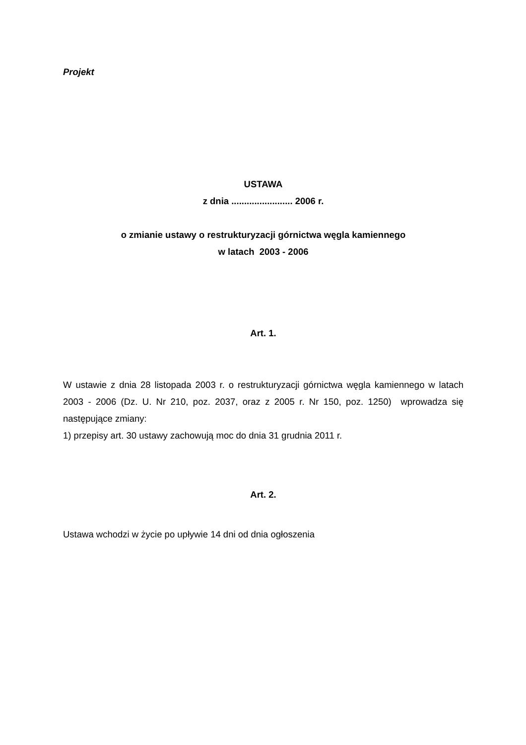Projekt
USTAWA
z dnia ........................ 2006 r.
o zmianie ustawy o restrukturyzacji górnictwa węgla kamiennego
w latach 2003 - 2006
Art. 1.
W ustawie z dnia 28 listopada 2003 r. o restrukturyzacji górnictwa węgla kamiennego w latach 2003 - 2006 (Dz. U. Nr 210, poz. 2037, oraz z 2005 r. Nr 150, poz. 1250) wprowadza się następujące zmiany:
1) przepisy art. 30 ustawy zachowują moc do dnia 31 grudnia 2011 r.
Art. 2.
Ustawa wchodzi w życie po upływie 14 dni od dnia ogłoszenia